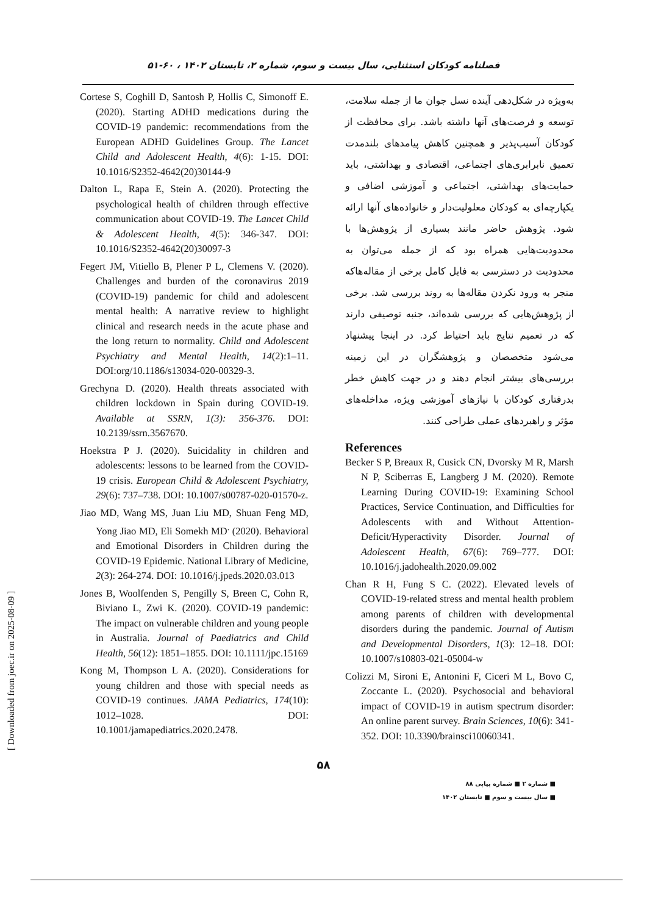فصلنامه کودکان استثنایی، سال بیست و سوم، شماره ۲، تابستان ۱۴۰۲ ، ۶۰-۵۱
به‌ویژه در شکل‌دهی آینده نسل جوان ما از جمله سلامت، توسعه و فرصت‌های آنها داشته باشد. برای محافظت از کودکان آسیب‌پذیر و همچنین کاهش پیامدهای بلندمدت تعمیق نابرابری‌های اجتماعی، اقتصادی و بهداشتی، باید حمایت‌های بهداشتی، اجتماعی و آموزشی اضافی و یکپارچه‌ای به کودکان معلولیت‌دار و خانواده‌های آنها ارائه شود. پژوهش حاضر مانند بسیاری از پژوهش‌ها با محدودیت‌هایی همراه بود که از جمله می‌توان به محدودیت در دسترسی به فایل کامل برخی از مقاله‌هاکه منجر به ورود نکردن مقاله‌ها به روند بررسی شد. برخی از پژوهش‌هایی که بررسی شده‌اند، جنبه توصیفی دارند که در تعمیم نتایج باید احتیاط کرد. در اینجا پیشنهاد می‌شود متخصصان و پژوهشگران در این زمینه بررسی‌های بیشتر انجام دهند و در جهت کاهش خطر بدرفتاری کودکان با نیازهای آموزشی ویژه، مداخله‌های مؤثر و راهبردهای عملی طراحی کنند.
References
Becker S P, Breaux R, Cusick CN, Dvorsky M R, Marsh N P, Sciberras E, Langberg J M. (2020). Remote Learning During COVID-19: Examining School Practices, Service Continuation, and Difficulties for Adolescents with and Without Attention-Deficit/Hyperactivity Disorder. Journal of Adolescent Health, 67(6): 769–777. DOI: 10.1016/j.jadohealth.2020.09.002
Chan R H, Fung S C. (2022). Elevated levels of COVID-19-related stress and mental health problem among parents of children with developmental disorders during the pandemic. Journal of Autism and Developmental Disorders, 1(3): 12–18. DOI: 10.1007/s10803-021-05004-w
Colizzi M, Sironi E, Antonini F, Ciceri M L, Bovo C, Zoccante L. (2020). Psychosocial and behavioral impact of COVID-19 in autism spectrum disorder: An online parent survey. Brain Sciences, 10(6): 341-352. DOI: 10.3390/brainsci10060341.
Cortese S, Coghill D, Santosh P, Hollis C, Simonoff E. (2020). Starting ADHD medications during the COVID-19 pandemic: recommendations from the European ADHD Guidelines Group. The Lancet Child and Adolescent Health, 4(6): 1-15. DOI: 10.1016/S2352-4642(20)30144-9
Dalton L, Rapa E, Stein A. (2020). Protecting the psychological health of children through effective communication about COVID-19. The Lancet Child & Adolescent Health, 4(5): 346-347. DOI: 10.1016/S2352-4642(20)30097-3
Fegert JM, Vitiello B, Plener P L, Clemens V. (2020). Challenges and burden of the coronavirus 2019 (COVID-19) pandemic for child and adolescent mental health: A narrative review to highlight clinical and research needs in the acute phase and the long return to normality. Child and Adolescent Psychiatry and Mental Health, 14(2):1–11. DOI:org/10.1186/s13034-020-00329-3.
Grechyna D. (2020). Health threats associated with children lockdown in Spain during COVID-19. Available at SSRN, 1(3): 356-376. DOI: 10.2139/ssrn.3567670.
Hoekstra P J. (2020). Suicidality in children and adolescents: lessons to be learned from the COVID-19 crisis. European Child & Adolescent Psychiatry, 29(6): 737–738. DOI: 10.1007/s00787-020-01570-z.
Jiao MD, Wang MS, Juan Liu MD, Shuan Feng MD, Yong Jiao MD, Eli Somekh MD<sup>.</sup> (2020). Behavioral and Emotional Disorders in Children during the COVID-19 Epidemic. National Library of Medicine, 2(3): 264-274. DOI: 10.1016/j.jpeds.2020.03.013
Jones B, Woolfenden S, Pengilly S, Breen C, Cohn R, Biviano L, Zwi K. (2020). COVID-19 pandemic: The impact on vulnerable children and young people in Australia. Journal of Paediatrics and Child Health, 56(12): 1851–1855. DOI: 10.1111/jpc.15169
Kong M, Thompson L A. (2020). Considerations for young children and those with special needs as COVID-19 continues. JAMA Pediatrics, 174(10): 1012–1028. DOI: 10.1001/jamapediatrics.2020.2478.
۵۸
■ شماره ۲ ■ شماره پیاپی ۸۸
■ سال بیست و سوم ■ تابستان ۱۴۰۲
[ Downloaded from joec.ir on 2025-08-09 ]